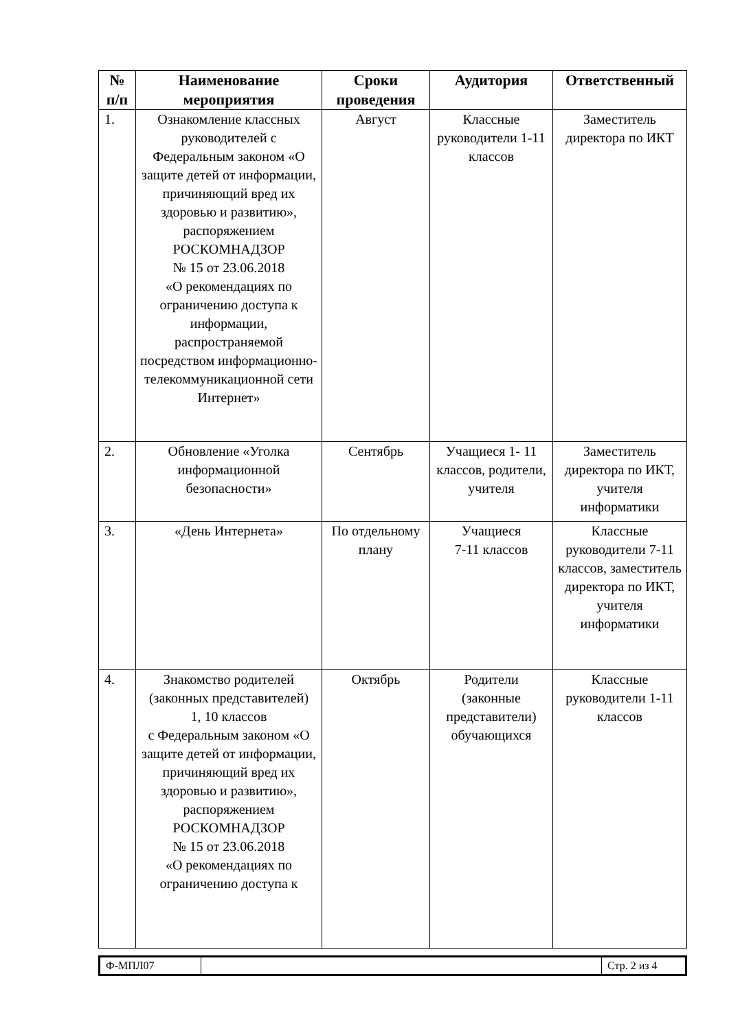| № п/п | Наименование мероприятия | Сроки проведения | Аудитория | Ответственный |
| --- | --- | --- | --- | --- |
| 1. | Ознакомление классных руководителей с Федеральным законом «О защите детей от информации, причиняющий вред их здоровью и развитию», распоряжением РОСКОМНАДЗОР № 15 от 23.06.2018 «О рекомендациях по ограничению доступа к информации, распространяемой посредством информационно-телекоммуникационной сети Интернет» | Август | Классные руководители 1-11 классов | Заместитель директора по ИКТ |
| 2. | Обновление «Уголка информационной безопасности» | Сентябрь | Учащиеся 1- 11 классов, родители, учителя | Заместитель директора по ИКТ, учителя информатики |
| 3. | «День Интернета» | По отдельному плану | Учащиеся 7-11 классов | Классные руководители 7-11 классов, заместитель директора по ИКТ, учителя информатики |
| 4. | Знакомство родителей (законных представителей) 1, 10 классов с Федеральным законом «О защите детей от информации, причиняющий вред их здоровью и развитию», распоряжением РОСКОМНАДЗОР № 15 от 23.06.2018 «О рекомендациях по ограничению доступа к | Октябрь | Родители (законные представители) обучающихся | Классные руководители 1-11 классов |
| Ф-МПЛ07 | | Стр. 2 из 4 |